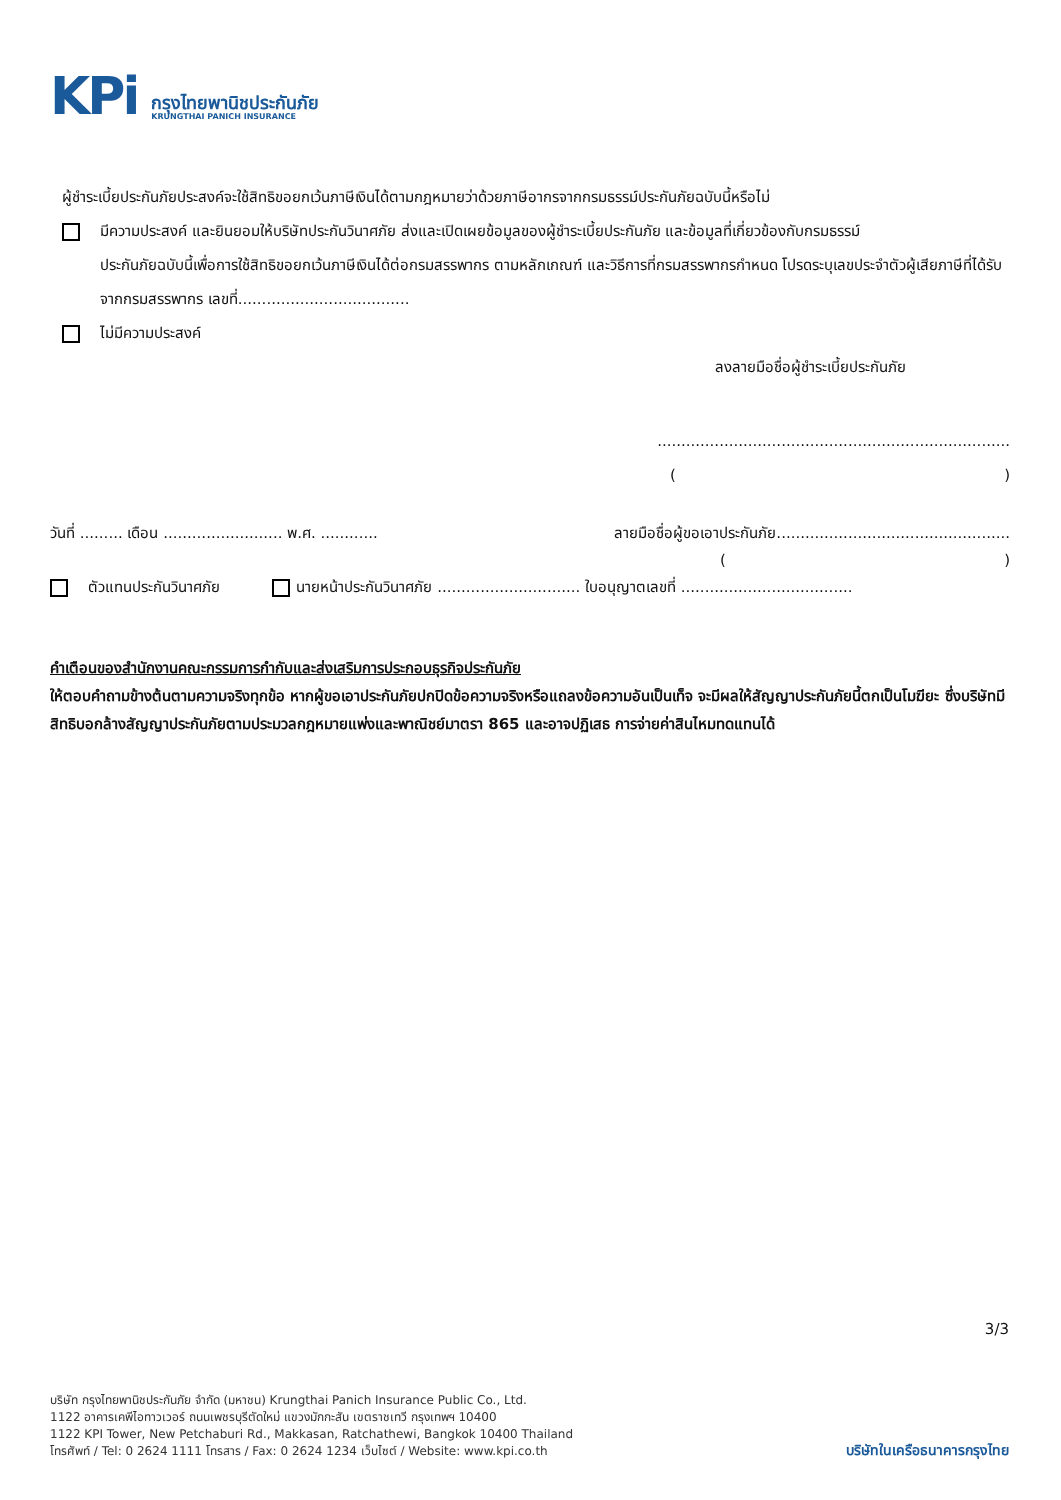KPi
กรุงไทยพานิชประกันภัย
KRUNGTHAI PANICH INSURANCE
ผู้ชำระเบี้ยประกันภัยประสงค์จะใช้สิทธิขอยกเว้นภาษีเงินได้ตามกฎหมายว่าด้วยภาษีอากรจากกรมธรรม์ประกันภัยฉบับนี้หรือไม่
มีความประสงค์ และยินยอมให้บริษัทประกันวินาศภัย ส่งและเปิดเผยข้อมูลของผู้ชำระเบี้ยประกันภัย และข้อมูลที่เกี่ยวข้องกับกรมธรรม์
ประกันภัยฉบับนี้เพื่อการใช้สิทธิขอยกเว้นภาษีเงินได้ต่อกรมสรรพากร ตามหลักเกณฑ์ และวิธีการที่กรมสรรพากรกำหนด โปรดระบุเลขประจำตัวผู้เสียภาษีที่ได้รับจากกรมสรรพากร เลขที่....................................
ไม่มีความประสงค์
ลงลายมือชื่อผู้ชำระเบี้ยประกันภัย
..........................................................................
()
วันที่ ......... เดือน ......................... พ.ศ. ............ ลายมือชื่อผู้ขอเอาประกันภัย.................................................
()
ตัวแทนประกันวินาศภัย นายหน้าประกันวินาศภัย .............................. ใบอนุญาตเลขที่ ....................................
คำเตือนของสำนักงานคณะกรรมการกำกับและส่งเสริมการประกอบธุรกิจประกันภัย
ให้ตอบคำถามข้างต้นตามความจริงทุกข้อ หากผู้ขอเอาประกันภัยปกปิดข้อความจริงหรือแถลงข้อความอันเป็นเท็จ จะมีผลให้สัญญาประกันภัยนี้ตกเป็นโมฆียะ ซึ่งบริษัทมีสิทธิบอกล้างสัญญาประกันภัยตามประมวลกฎหมายแพ่งและพาณิชย์มาตรา 865 และอาจปฏิเสธ การจ่ายค่าสินไหมทดแทนได้
3/3
บริษัท กรุงไทยพานิชประกันภัย จำกัด (มหาชน) Krungthai Panich Insurance Public Co., Ltd.
1122 อาคารเคพีไอทาวเวอร์ ถนนเพชรบุรีตัดใหม่ แขวงมักกะสัน เขตราชเทวี กรุงเทพฯ 10400
1122 KPI Tower, New Petchaburi Rd., Makkasan, Ratchathewi, Bangkok 10400 Thailand
โทรศัพท์ / Tel: 0 2624 1111 โทรสาร / Fax: 0 2624 1234 เว็บไซต์ / Website: www.kpi.co.th
บริษัทในเครือธนาคารกรุงไทย